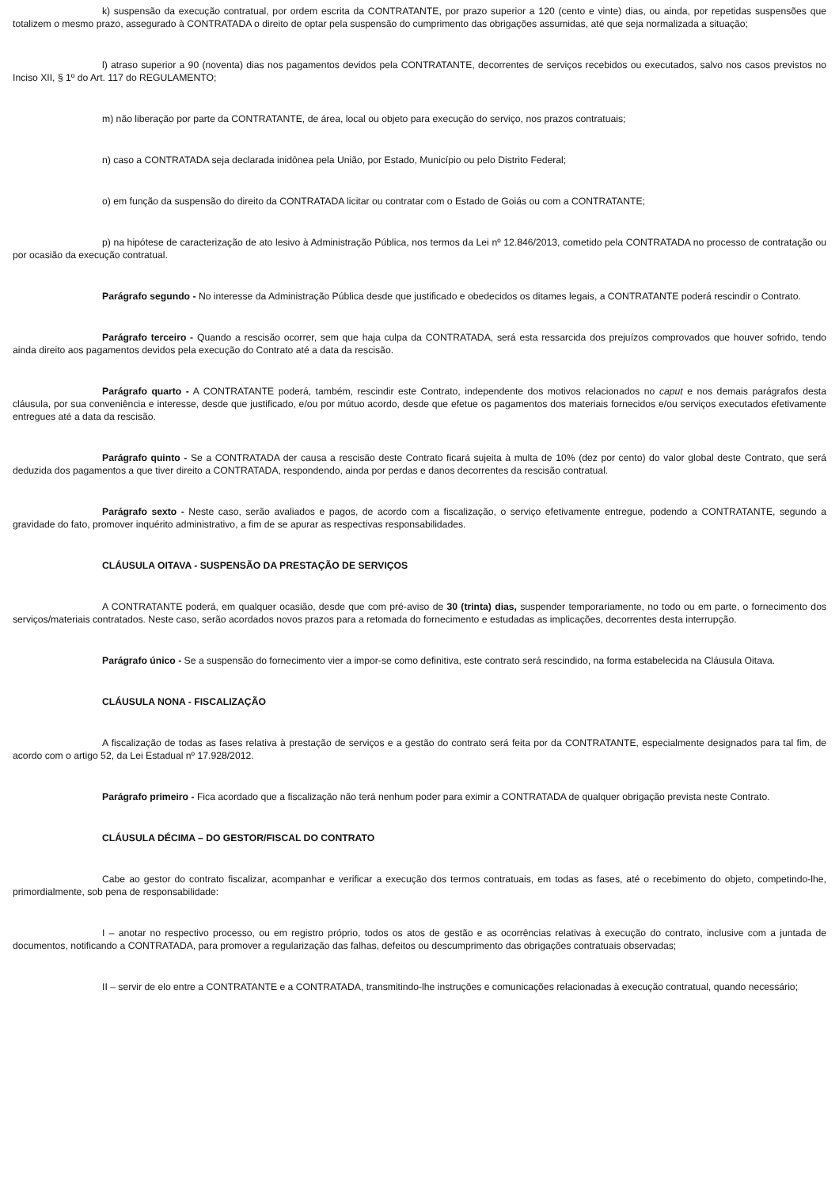k) suspensão da execução contratual, por ordem escrita da CONTRATANTE, por prazo superior a 120 (cento e vinte) dias, ou ainda, por repetidas suspensões que totalizem o mesmo prazo, assegurado à CONTRATADA o direito de optar pela suspensão do cumprimento das obrigações assumidas, até que seja normalizada a situação;
l) atraso superior a 90 (noventa) dias nos pagamentos devidos pela CONTRATANTE, decorrentes de serviços recebidos ou executados, salvo nos casos previstos no Inciso XII, § 1º do Art. 117 do REGULAMENTO;
m) não liberação por parte da CONTRATANTE, de área, local ou objeto para execução do serviço, nos prazos contratuais;
n) caso a CONTRATADA seja declarada inidônea pela União, por Estado, Município ou pelo Distrito Federal;
o) em função da suspensão do direito da CONTRATADA licitar ou contratar com o Estado de Goiás ou com a CONTRATANTE;
p) na hipótese de caracterização de ato lesivo à Administração Pública, nos termos da Lei nº 12.846/2013, cometido pela CONTRATADA no processo de contratação ou por ocasião da execução contratual.
Parágrafo segundo - No interesse da Administração Pública desde que justificado e obedecidos os ditames legais, a CONTRATANTE poderá rescindir o Contrato.
Parágrafo terceiro - Quando a rescisão ocorrer, sem que haja culpa da CONTRATADA, será esta ressarcida dos prejuízos comprovados que houver sofrido, tendo ainda direito aos pagamentos devidos pela execução do Contrato até a data da rescisão.
Parágrafo quarto - A CONTRATANTE poderá, também, rescindir este Contrato, independente dos motivos relacionados no caput e nos demais parágrafos desta cláusula, por sua conveniência e interesse, desde que justificado, e/ou por mútuo acordo, desde que efetue os pagamentos dos materiais fornecidos e/ou serviços executados efetivamente entregues até a data da rescisão.
Parágrafo quinto - Se a CONTRATADA der causa a rescisão deste Contrato ficará sujeita à multa de 10% (dez por cento) do valor global deste Contrato, que será deduzida dos pagamentos a que tiver direito a CONTRATADA, respondendo, ainda por perdas e danos decorrentes da rescisão contratual.
Parágrafo sexto - Neste caso, serão avaliados e pagos, de acordo com a fiscalização, o serviço efetivamente entregue, podendo a CONTRATANTE, segundo a gravidade do fato, promover inquérito administrativo, a fim de se apurar as respectivas responsabilidades.
CLÁUSULA OITAVA - SUSPENSÃO DA PRESTAÇÃO DE SERVIÇOS
A CONTRATANTE poderá, em qualquer ocasião, desde que com pré-aviso de 30 (trinta) dias, suspender temporariamente, no todo ou em parte, o fornecimento dos serviços/materiais contratados. Neste caso, serão acordados novos prazos para a retomada do fornecimento e estudadas as implicações, decorrentes desta interrupção.
Parágrafo único - Se a suspensão do fornecimento vier a impor-se como definitiva, este contrato será rescindido, na forma estabelecida na Cláusula Oitava.
CLÁUSULA NONA - FISCALIZAÇÃO
A fiscalização de todas as fases relativa à prestação de serviços e a gestão do contrato será feita por da CONTRATANTE, especialmente designados para tal fim, de acordo com o artigo 52, da Lei Estadual nº 17.928/2012.
Parágrafo primeiro - Fica acordado que a fiscalização não terá nenhum poder para eximir a CONTRATADA de qualquer obrigação prevista neste Contrato.
CLÁUSULA DÉCIMA – DO GESTOR/FISCAL DO CONTRATO
Cabe ao gestor do contrato fiscalizar, acompanhar e verificar a execução dos termos contratuais, em todas as fases, até o recebimento do objeto, competindo-lhe, primordialmente, sob pena de responsabilidade:
I – anotar no respectivo processo, ou em registro próprio, todos os atos de gestão e as ocorrências relativas à execução do contrato, inclusive com a juntada de documentos, notificando a CONTRATADA, para promover a regularização das falhas, defeitos ou descumprimento das obrigações contratuais observadas;
II – servir de elo entre a CONTRATANTE e a CONTRATADA, transmitindo-lhe instruções e comunicações relacionadas à execução contratual, quando necessário;